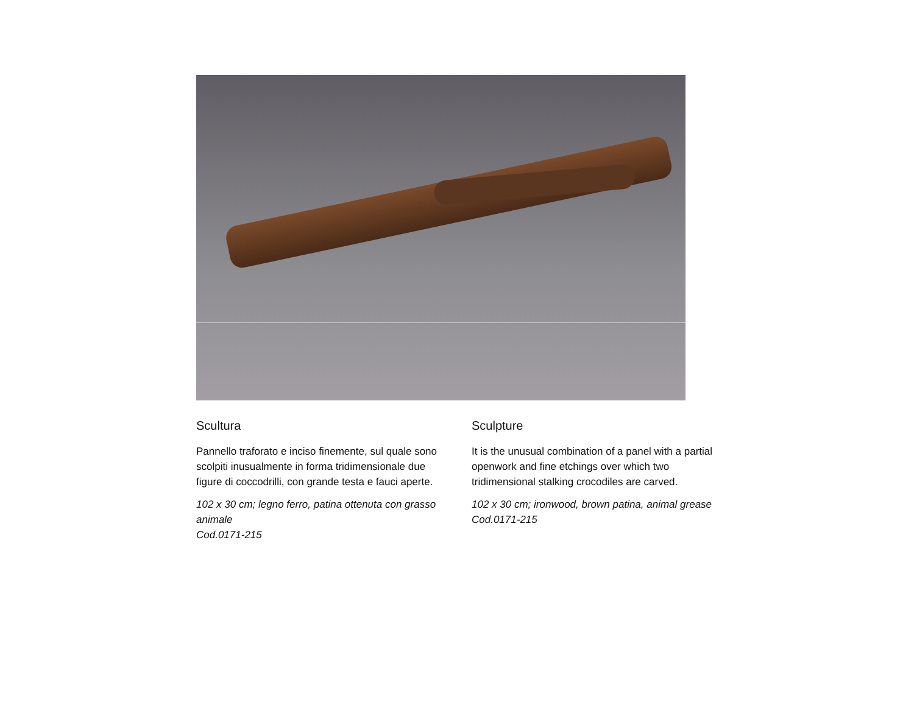Scultura
Pannello traforato e inciso finemente, sul quale sono scolpiti inusualmente in forma tridimensionale due figure di coccodrilli, con grande testa e fauci aperte.
102 x 30 cm; legno ferro, patina ottenuta con grasso animale
Cod.0171-215
Sculpture
It is the unusual combination of a panel with a partial openwork and fine etchings over which two tridimensional stalking crocodiles are carved.
102 x 30 cm; ironwood, brown patina, animal grease
Cod.0171-215